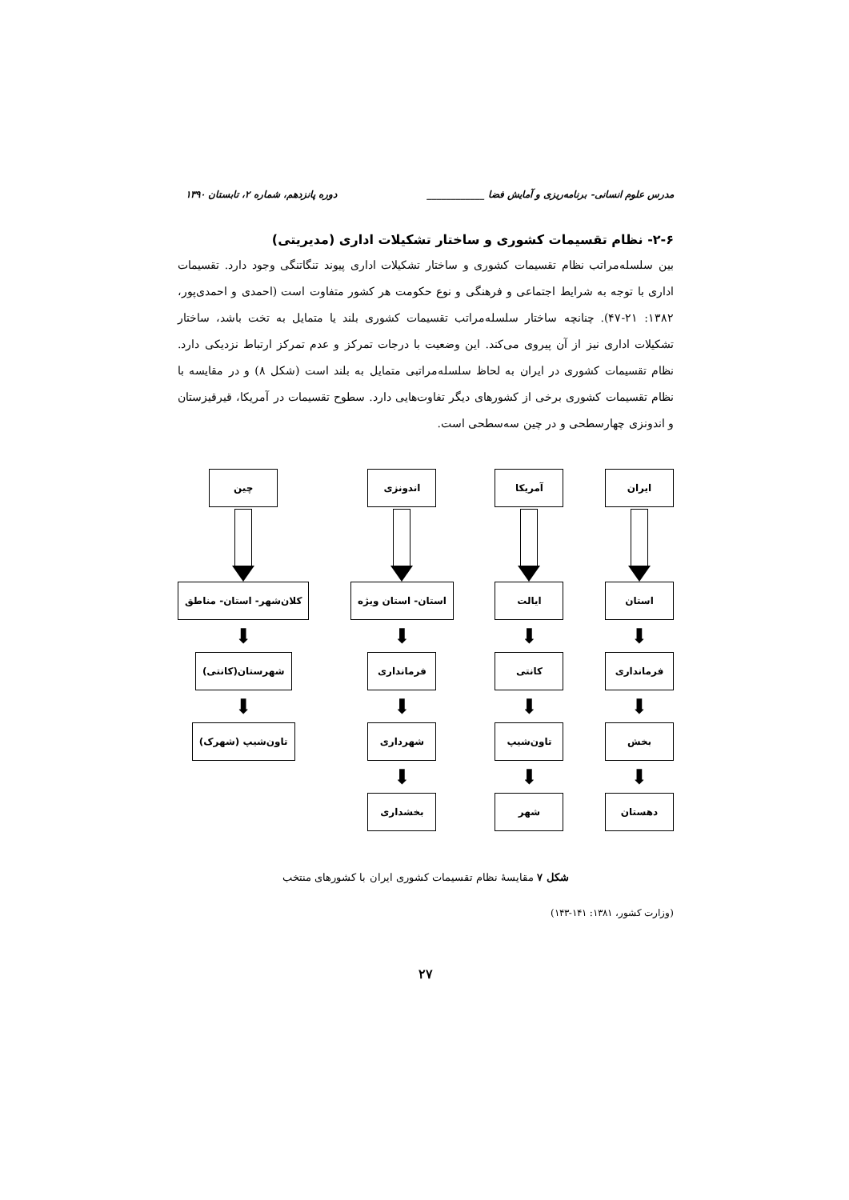مدرس علوم انسانی- برنامه‌ریزی و آمایش فضا ____________ دوره پانزدهم، شماره ۲، تابستان ۱۳۹۰
۲-۶- نظام تقسیمات کشوری و ساختار تشکیلات اداری (مدیریتی)
بین سلسله‌مراتب نظام تقسیمات کشوری و ساختار تشکیلات اداری پیوند تنگاتنگی وجود دارد. تقسیمات اداری با توجه به شرایط اجتماعی و فرهنگی و نوع حکومت هر کشور متفاوت است (احمدی و احمدی‌پور، ۱۳۸۲: ۲۱-۴۷). چنانچه ساختار سلسله‌مراتب تقسیمات کشوری بلند یا متمایل به تخت باشد، ساختار تشکیلات اداری نیز از آن پیروی می‌کند. این وضعیت با درجات تمرکز و عدم تمرکز ارتباط نزدیکی دارد. نظام تقسیمات کشوری در ایران به لحاظ سلسله‌مراتبی متمایل به بلند است (شکل ۸) و در مقایسه با نظام تقسیمات کشوری برخی از کشورهای دیگر تفاوت‌هایی دارد. سطوح تقسیمات در آمریکا، قیرقیزستان و اندونزی چهارسطحی و در چین سه‌سطحی است.
ایران
استان
⬇
فرمانداری
⬇
بخش
⬇
دهستان
آمریکا
ایالت
⬇
کانتی
⬇
تاون‌شیپ
⬇
شهر
اندونزی
استان- استان ویژه
⬇
فرمانداری
⬇
شهرداری
⬇
بخشداری
چین
کلان‌شهر- استان- مناطق
⬇
شهرستان(کانتی)
⬇
تاون‌شیپ (شهرک)
شکل ۷ مقایسهٔ نظام تقسیمات کشوری ایران با کشورهای منتخب
(وزارت کشور، ۱۳۸۱: ۱۴۱-۱۴۳)
۲۷